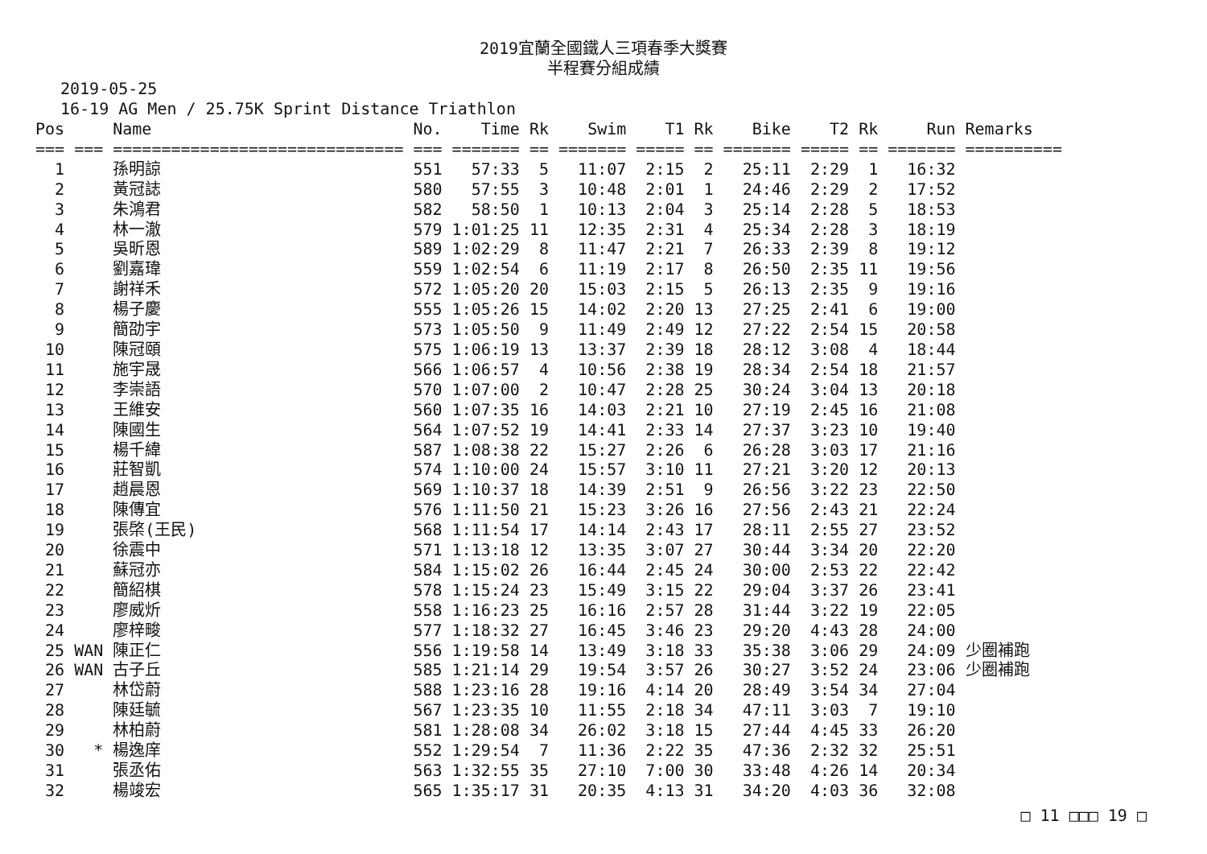2019宜蘭全國鐵人三項春季大獎賽
半程賽分組成績
2019-05-25
16-19 AG Men / 25.75K Sprint Distance Triathlon
| Pos | | Name | No. | Time | Rk | Swim | T1 | Rk | Bike | T2 | Rk | Run | Remarks |
| --- | --- | --- | --- | --- | --- | --- | --- | --- | --- | --- | --- | --- | --- |
| === | === | ============================== | === | ======= | == | ======= | ===== | == | ======= | ===== | == | ======= | ========== |
| 1 | | 孫明諒 | 551 | 57:33 | 5 | 11:07 | 2:15 | 2 | 25:11 | 2:29 | 1 | 16:32 | |
| 2 | | 黃冠誌 | 580 | 57:55 | 3 | 10:48 | 2:01 | 1 | 24:46 | 2:29 | 2 | 17:52 | |
| 3 | | 朱鴻君 | 582 | 58:50 | 1 | 10:13 | 2:04 | 3 | 25:14 | 2:28 | 5 | 18:53 | |
| 4 | | 林一澈 | 579 | 1:01:25 | 11 | 12:35 | 2:31 | 4 | 25:34 | 2:28 | 3 | 18:19 | |
| 5 | | 吳昕恩 | 589 | 1:02:29 | 8 | 11:47 | 2:21 | 7 | 26:33 | 2:39 | 8 | 19:12 | |
| 6 | | 劉嘉瑋 | 559 | 1:02:54 | 6 | 11:19 | 2:17 | 8 | 26:50 | 2:35 | 11 | 19:56 | |
| 7 | | 謝祥禾 | 572 | 1:05:20 | 20 | 15:03 | 2:15 | 5 | 26:13 | 2:35 | 9 | 19:16 | |
| 8 | | 楊子慶 | 555 | 1:05:26 | 15 | 14:02 | 2:20 | 13 | 27:25 | 2:41 | 6 | 19:00 | |
| 9 | | 簡劭宇 | 573 | 1:05:50 | 9 | 11:49 | 2:49 | 12 | 27:22 | 2:54 | 15 | 20:58 | |
| 10 | | 陳冠頤 | 575 | 1:06:19 | 13 | 13:37 | 2:39 | 18 | 28:12 | 3:08 | 4 | 18:44 | |
| 11 | | 施宇晟 | 566 | 1:06:57 | 4 | 10:56 | 2:38 | 19 | 28:34 | 2:54 | 18 | 21:57 | |
| 12 | | 李崇語 | 570 | 1:07:00 | 2 | 10:47 | 2:28 | 25 | 30:24 | 3:04 | 13 | 20:18 | |
| 13 | | 王維安 | 560 | 1:07:35 | 16 | 14:03 | 2:21 | 10 | 27:19 | 2:45 | 16 | 21:08 | |
| 14 | | 陳國生 | 564 | 1:07:52 | 19 | 14:41 | 2:33 | 14 | 27:37 | 3:23 | 10 | 19:40 | |
| 15 | | 楊千緯 | 587 | 1:08:38 | 22 | 15:27 | 2:26 | 6 | 26:28 | 3:03 | 17 | 21:16 | |
| 16 | | 莊智凱 | 574 | 1:10:00 | 24 | 15:57 | 3:10 | 11 | 27:21 | 3:20 | 12 | 20:13 | |
| 17 | | 趙晨恩 | 569 | 1:10:37 | 18 | 14:39 | 2:51 | 9 | 26:56 | 3:22 | 23 | 22:50 | |
| 18 | | 陳傳宜 | 576 | 1:11:50 | 21 | 15:23 | 3:26 | 16 | 27:56 | 2:43 | 21 | 22:24 | |
| 19 | | 張棨(王民) | 568 | 1:11:54 | 17 | 14:14 | 2:43 | 17 | 28:11 | 2:55 | 27 | 23:52 | |
| 20 | | 徐震中 | 571 | 1:13:18 | 12 | 13:35 | 3:07 | 27 | 30:44 | 3:34 | 20 | 22:20 | |
| 21 | | 蘇冠亦 | 584 | 1:15:02 | 26 | 16:44 | 2:45 | 24 | 30:00 | 2:53 | 22 | 22:42 | |
| 22 | | 簡紹棋 | 578 | 1:15:24 | 23 | 15:49 | 3:15 | 22 | 29:04 | 3:37 | 26 | 23:41 | |
| 23 | | 廖威炘 | 558 | 1:16:23 | 25 | 16:16 | 2:57 | 28 | 31:44 | 3:22 | 19 | 22:05 | |
| 24 | | 廖梓畯 | 577 | 1:18:32 | 27 | 16:45 | 3:46 | 23 | 29:20 | 4:43 | 28 | 24:00 | |
| 25 | WAN | 陳正仁 | 556 | 1:19:58 | 14 | 13:49 | 3:18 | 33 | 35:38 | 3:06 | 29 | 24:09 | 少圈補跑 |
| 26 | WAN | 古子丘 | 585 | 1:21:14 | 29 | 19:54 | 3:57 | 26 | 30:27 | 3:52 | 24 | 23:06 | 少圈補跑 |
| 27 | | 林岱蔚 | 588 | 1:23:16 | 28 | 19:16 | 4:14 | 20 | 28:49 | 3:54 | 34 | 27:04 | |
| 28 | | 陳廷毓 | 567 | 1:23:35 | 10 | 11:55 | 2:18 | 34 | 47:11 | 3:03 | 7 | 19:10 | |
| 29 | | 林柏蔚 | 581 | 1:28:08 | 34 | 26:02 | 3:18 | 15 | 27:44 | 4:45 | 33 | 26:20 | |
| 30 | * | 楊逸庠 | 552 | 1:29:54 | 7 | 11:36 | 2:22 | 35 | 47:36 | 2:32 | 32 | 25:51 | |
| 31 | | 張丞佑 | 563 | 1:32:55 | 35 | 27:10 | 7:00 | 30 | 33:48 | 4:26 | 14 | 20:34 | |
| 32 | | 楊竣宏 | 565 | 1:35:17 | 31 | 20:35 | 4:13 | 31 | 34:20 | 4:03 | 36 | 32:08 | |
□ 11 □□□ 19 □